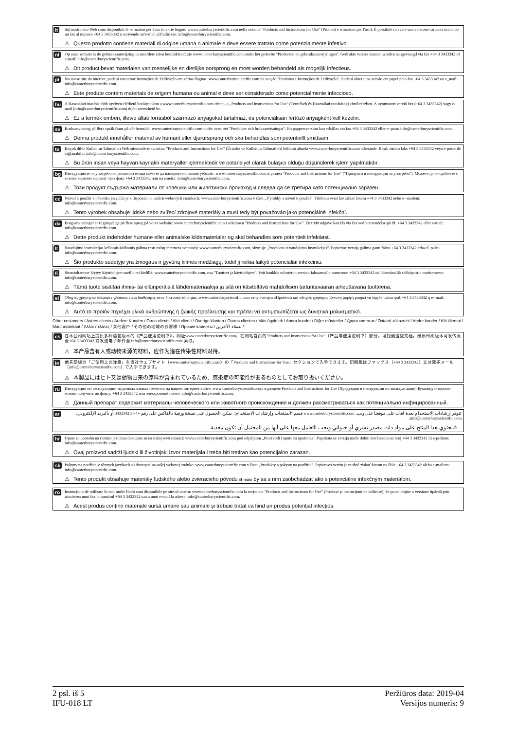it
Sul nostro sito Web sono disponibili le istruzioni per l'uso in varie lingue: www.canterburyscientific.com nella sezione "Products and Instructions for Use" (Prodotti e istruzioni per l'uso). È possibile ricevere una versione cartacea inviando un fax al numero +64 3 3433342 o scrivendo un'e-mail all'indirizzo: info@canterburyscientific.com.
⚠ Questo prodotto contiene materiali di origine umana o animale e deve essere trattato come potenzialmente infettivo.
nl
Op onze website is de gebruiksaanwijzing in meerdere talen beschikbaar: zie www.canterburyscientific.com onder het gedeelte "Producten en gebruiksaanwijzingen". Gedrukte versies kunnen worden aangevraagd via fax +64 3 3433342 of e-mail: info@canterburyscientific.com.
⚠ Dit product bevat materialen van menselijke en dierlijke oorsprong en moet worden behandeld als mogelijk infectieus.
pt
No nosso site da internet, poderá encontrar Instruções de Utilização em várias línguas: www.canterburyscientific.com na secção "Produtos e Instruções de Utilização". Poderá obter uma versão em papel pelo fax +64 3 3433342 ou e_mail: info@canterburyscientific.com.
⚠ Este produto contém materiais de origem humana ou animal e deve ser considerado como potencialmente infeccioso.
hu
A Használati utasítás több nyelven elérhető honlapunkon a www.canterburyscientific.com címen, a „Products and Instructions for Use" (Termékek és Használati utasítások) című részben. A nyomtatott verzió fax (+64 3 3433342) vagy e-mail (info@canterburyscientific.com) útján szerezhető be.
⚠ Ez a termék emberi, illetve állati forrásból származó anyagokat tartalmaz, és potenciálisan fertőző anyagként kell kezelni.
sv
Bruksanvisning på flera språk finns på vår hemsida: www.canterburyscientific.com under avsnittet "Produkter och bruksanvisningar". En pappersversion kan erhållas via fax +64 3 3433342 eller e--post: info@canterburyscientific.com.
⚠ Denna produkt innehåller material av humant eller djurursprung och ska behandlas som potentiellt smittsam.
tu
Birçok dilde Kullanım Talimatları Web sitemizde mevcuttur: "Products and Instructions for Use" (Ürünler ve Kullanım Talimatları) bölümü altında www.canterburyscientific.com adresinde. Basılı sürüm faks +64 3 3433342 veya e-posta ile sağlanabilir: info@canterburyscientific.com.
⚠ Bu ürün insan veya hayvan kaynaklı materyaller içermektedir ve potansiyel olarak bulaşıcı olduğu düşünülerek işlem yapılmalıdır.
bg
Инструкциите за употреба на различни езици можете да намерите на нашия уебсайт: www.canterburyscientific.com в раздел "Products and Instructions for Use" ("Продукти и инструкции за употреба"). Можете да се сдобиете с техния хартиен вариант чрез факс +64 3 3433342 или на имейл: info@canterburyscientific.com.
⚠ Този продукт съдържа материали от човешки или животински произход и следва да се третира като потенциално зара̀зен.
cz
Návod k použití v několika jazycích je k dispozici na našich webových stránkách: www.canterburyscientific.com v části „Výrobky a návod k použití". Tištěnou verzi lze získat faxem +64 3 3433342 nebo e--mailem: info@canterburyscientific.com.
⚠ Tento výrobek obsahuje lidské nebo zvířecí zdrojové materiály a musí tedy být považován jako potenciálně infekční.
da
Brugsanvisninger er tilgængelige på flere sprog på vores website: www.canterburyscientific.com i sektionen "Products and Instructions for Use". En trykt udgave kan fås via fax ved henvendelse på tlf. +64 3 3433342 eller e-mail: info@canterburyscientific.com.
⚠ Dette produkt indeholder humane eller animalske kildematerialer og skal behandles som potentielt infektiøst.
lt
Naudojimo instrukcijas keliomis kalbomis galima rasti mūsų interneto svetainėje www.canterburyscientific.com, skyriuje „Produktai ir naudojimo instrukcijos". Popierinę versiją galima gauti faksu +64 3 3433342 arba el. paštu info@canterburyscientific.com.
⚠ Šio produkto sudėtyje yra žmogaus ir gyvūnų kilmės medžiagų, todėl jį reikia laikyti potencialiai infekciniu.
fi
Sivustoltamme löytyy käyttöohjeet useilla eri kielillä: www.canterburyscientific.com, osa "Tuotteet ja käyttöohjeet". Voit hankkia tulostetun version faksaamalla numeroon +64 3 3433342 tai lähettämällä sähköpostia osoitteeseen: info@canterburyscientific.com.
⚠ Tämä tuote sisältää ihmis- tai eläinperäisiä lähdemateriaaleja ja sitä on käsiteltävä mahdollisen tartuntavaaran aiheuttavana tuotteena.
el
Οδηγίες χρήσης σε διάφορες γλώσσες είναι διαθέσιμες στον δικτυακό τόπο μας: www.canterburyscientific.com στην ενότητα «Προϊόντα και οδηγίες χρήσης». Έντυπη μορφή μπορεί να ληφθεί μέσω φαξ +64 3 3433342 ή e--mail: info@canterburyscientific.com.
⚠ Αυτό το προϊόν περιέχει υλικά ανθρώπινης ή ζωικής προέλευσης και πρέπει να αντιμετωπίζεται ως δυνητικά μολυσματικό.
Other customers / Autres clients / Andere Kunden / Otros clients / Altri clienti / Overige klanten / Outros clientes / Más ügyfelek / Andra kunder / Diğer müşteriler / Други клиенти / Ostatní zákazníci / Andre kunder / Kiti klientai / Muut asiakkaat / Άλλοι πελάτες / 其他客户 / その他の地域のお客様 / Прочие клиенты / لعملاء الآخرين /
cs
在本公司网站上提供多种语言版本的《产品使用说明书》，网址www.canterburyscientific.com；在网站首页的"Products and Instructions for Use"（产品与使用说明书）部分，可找到这些文档。纸质印刷版本可发传真至+64 3 3433342 或发送电子邮件至 info@canterburyscientific.com 索取。
⚠ 本产品含有人或动物来源的材料，应作为潜在传染性材料对待。
ja
他言語版の「ご使用上の注意」を当社ウェブサイト（www.canterburyscientific.com）の「Products and Instructions for Use」セクションで入手できます。印刷版はファックス（+64 3 3433342）又は電子メール（info@canterburyscientific.com）で入手できます。
⚠ 本製品にはヒト又は動物由来の原料が含まれているため、感染症の可能性があるものとしてお取り扱いください。
ru
Инструкции по эксплуатации на разных языках имеются на нашем интернет-сайте: www.canterburyscientific.com в разделе Products and Instructions for Use (Продукция и инструкции по эксплуатации). Бумажную версию можно получить по факсу: +64 3 3433342 или электронной почте: info@canterburyscientific.com.
⚠ Данный препарат содержит материалы человеческого или животного происхождения и должен рассматриваться как потенциально инфицированный.
ar
تتوفر إرشادات الاستخدام بعدة لغات على موقعنا على ويب: www.canterburyscientific.com قسم "المنتجات وإرشادات الاستخدام". يمكن الحصول على نسخة ورقية بالفاكس على رقم +64 3 3433342 أو بالبريد الإلكتروني: info@canterburyscientific.com.
⚠ يحتوي هذا المنتج على مواد ذات مصدر بشري أو حيواني ويجب التعامل معها على أنها من المحتمل أن تكون معدية.
hr
Upute za uporabu na raznim jezicima dostupne su na našoj web stranici: www.canterburyscientific.com pod odjeljkom „Proizvodi i upute za upotrebu". Papirnata se verzija može dobiti telefaksom na broj +64 3 3433342 ili e-poštom: info@canterburyscientific.com.
⚠ Ovaj proizvod sadrži ljudski ili životinjski izvor materijala i treba biti tretiran kao potencijalno zarazan.
sk
Pokyny na použitie v rôznych jazykoch sú dostupné na našej webovej stránke: www.canterburyscientific.com v časti „Produkty a pokyny na použitie". Papierovú verziu je možné získať faxom na čísle +64 3 3433342 alebo e-mailom: info@canterburyscientific.com.
⚠ Tento produkt obsahuje materiály ľudského alebo zvieracieho pôvodu a malo by sa s ním zaobchádzať ako s potenciálne infekčným materiálom.
ro
Instrucţiuni de utilizare în mai multe limbi sunt disponibile pe site-ul nostru: www.canterburyscientific.com la secţiunea "Products and Instructions for Use" (Produse şi instrucţiuni de utilizare). Se poate obţine o versiune tipărită prin trimiterea unui fax la numărul +64 3 3433342 sau a unui e-mail la adresa: info@canterburyscientific.com.
⚠ Acest produs conţine materiale sursă umane sau animale şi trebuie tratat ca fiind un produs potenţial infecţios.
2 psl. iš 5
IFU-018 LT
Peržiūros data: 2019-04
Versijos numeris: 9